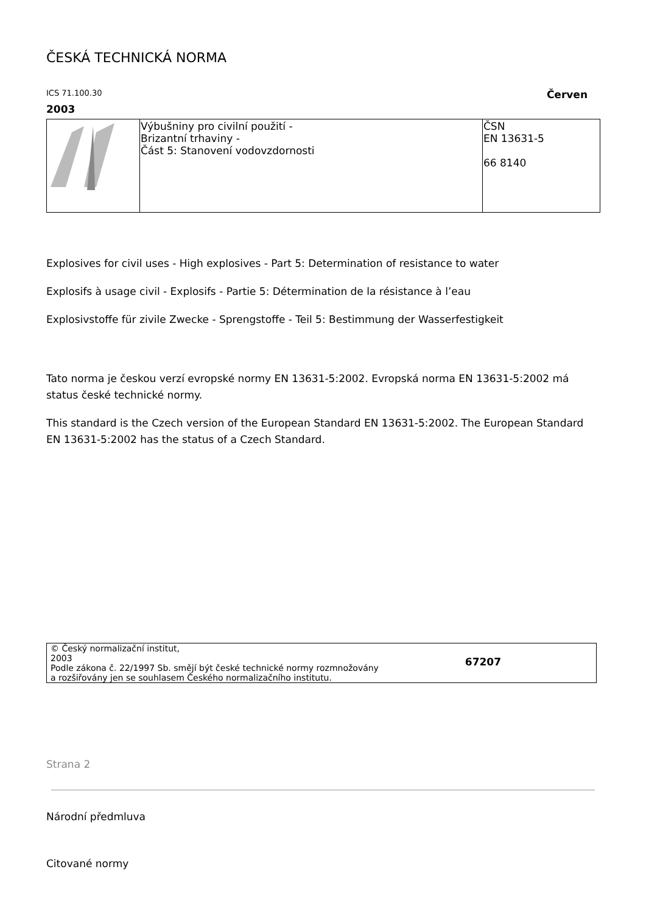ČESKÁ TECHNICKÁ NORMA
ICS 71.100.30 Červen
2003
| | Výbušniny pro civilní použití - Brizantní trhaviny - Část 5: Stanovení vodovzdornosti | ČSN EN 13631-5 66 8140 |
Explosives for civil uses - High explosives - Part 5: Determination of resistance to water
Explosifs à usage civil - Explosifs - Partie 5: Détermination de la résistance à l’eau
Explosivstoffe für zivile Zwecke - Sprengstoffe - Teil 5: Bestimmung der Wasserfestigkeit
Tato norma je českou verzí evropské normy EN 13631-5:2002. Evropská norma EN 13631-5:2002 má status české technické normy.
This standard is the Czech version of the European Standard EN 13631-5:2002. The European Standard EN 13631-5:2002 has the status of a Czech Standard.
© Český normalizační institut,
2003
Podle zákona č. 22/1997 Sb. smějí být české technické normy rozmnožovány
a rozšiřovány jen se souhlasem Českého normalizačního institutu.
67207
Strana 2
Národní předmluva
Citované normy